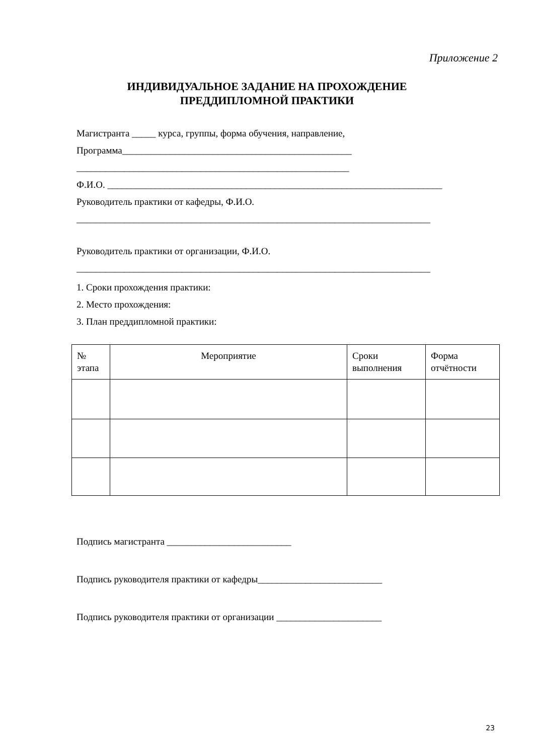Приложение 2
ИНДИВИДУАЛЬНОЕ ЗАДАНИЕ НА ПРОХОЖДЕНИЕ
ПРЕДДИПЛОМНОЙ ПРАКТИКИ
Магистранта _____ курса, группы, форма обучения, направление,
Программа________________________________________________
_________________________________________________________
Ф.И.О. ______________________________________________________________________
Руководитель практики от кафедры, Ф.И.О.
__________________________________________________________________________
Руководитель практики от организации, Ф.И.О.
__________________________________________________________________________
1. Сроки прохождения практики:
2. Место прохождения:
3. План преддипломной практики:
| № этапа | Мероприятие | Сроки выполнения | Форма отчётности |
| --- | --- | --- | --- |
Подпись магистранта __________________________
Подпись руководителя практики от кафедры__________________________
Подпись руководителя практики от организации ______________________
23